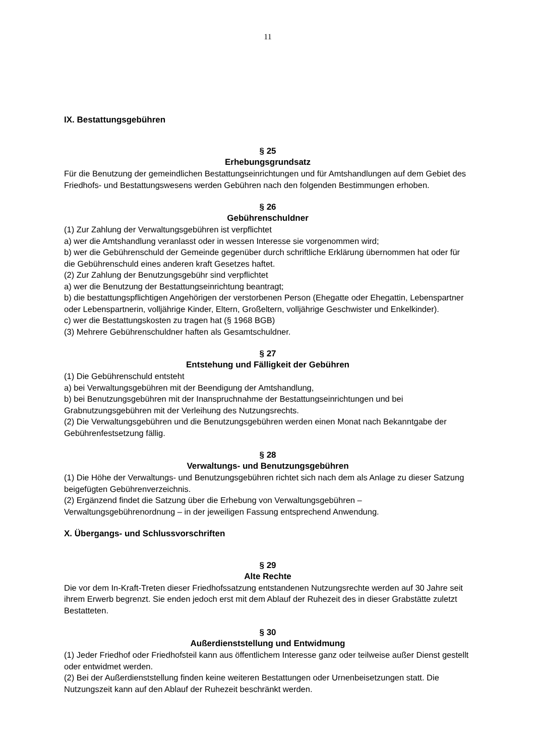11
IX. Bestattungsgebühren
§ 25
Erhebungsgrundsatz
Für die Benutzung der gemeindlichen Bestattungseinrichtungen und für Amtshandlungen auf dem Gebiet des Friedhofs- und Bestattungswesens werden Gebühren nach den folgenden Bestimmungen erhoben.
§ 26
Gebührenschuldner
(1) Zur Zahlung der Verwaltungsgebühren ist verpflichtet
a) wer die Amtshandlung veranlasst oder in wessen Interesse sie vorgenommen wird;
b) wer die Gebührenschuld der Gemeinde gegenüber durch schriftliche Erklärung übernommen hat oder für die Gebührenschuld eines anderen kraft Gesetzes haftet.
(2) Zur Zahlung der Benutzungsgebühr sind verpflichtet
a) wer die Benutzung der Bestattungseinrichtung beantragt;
b) die bestattungspflichtigen Angehörigen der verstorbenen Person (Ehegatte oder Ehegattin, Lebenspartner oder Lebenspartnerin, volljährige Kinder, Eltern, Großeltern, volljährige Geschwister und Enkelkinder).
c) wer die Bestattungskosten zu tragen hat (§ 1968 BGB)
(3) Mehrere Gebührenschuldner haften als Gesamtschuldner.
§ 27
Entstehung und Fälligkeit der Gebühren
(1) Die Gebührenschuld entsteht
a) bei Verwaltungsgebühren mit der Beendigung der Amtshandlung,
b) bei Benutzungsgebühren mit der Inanspruchnahme der Bestattungseinrichtungen und bei Grabnutzungsgebühren mit der Verleihung des Nutzungsrechts.
(2) Die Verwaltungsgebühren und die Benutzungsgebühren werden einen Monat nach Bekanntgabe der Gebührenfestsetzung fällig.
§ 28
Verwaltungs- und Benutzungsgebühren
(1) Die Höhe der Verwaltungs- und Benutzungsgebühren richtet sich nach dem als Anlage zu dieser Satzung beigefügten Gebührenverzeichnis.
(2) Ergänzend findet die Satzung über die Erhebung von Verwaltungsgebühren – Verwaltungsgebührenordnung – in der jeweiligen Fassung entsprechend Anwendung.
X. Übergangs- und Schlussvorschriften
§ 29
Alte Rechte
Die vor dem In-Kraft-Treten dieser Friedhofssatzung entstandenen Nutzungsrechte werden auf 30 Jahre seit ihrem Erwerb begrenzt. Sie enden jedoch erst mit dem Ablauf der Ruhezeit des in dieser Grabstätte zuletzt Bestatteten.
§ 30
Außerdienststellung und Entwidmung
(1) Jeder Friedhof oder Friedhofsteil kann aus öffentlichem Interesse ganz oder teilweise außer Dienst gestellt oder entwidmet werden.
(2) Bei der Außerdienststellung finden keine weiteren Bestattungen oder Urnenbeisetzungen statt. Die Nutzungszeit kann auf den Ablauf der Ruhezeit beschränkt werden.